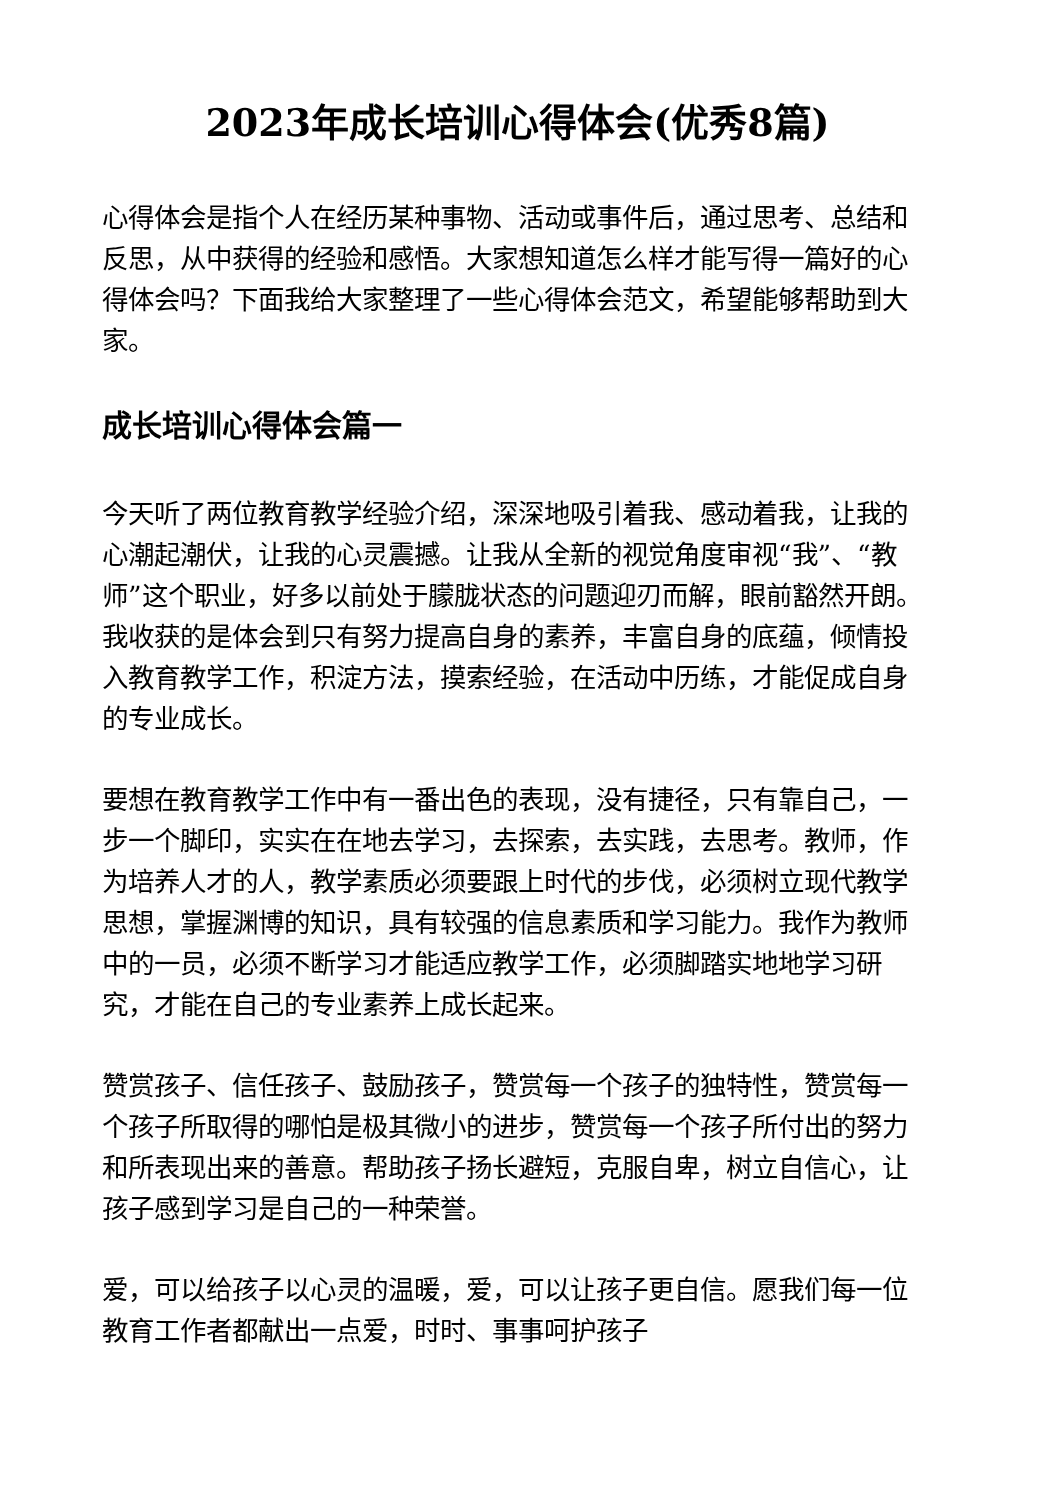2023年成长培训心得体会(优秀8篇)
心得体会是指个人在经历某种事物、活动或事件后，通过思考、总结和反思，从中获得的经验和感悟。大家想知道怎么样才能写得一篇好的心得体会吗？下面我给大家整理了一些心得体会范文，希望能够帮助到大家。
成长培训心得体会篇一
今天听了两位教育教学经验介绍，深深地吸引着我、感动着我，让我的心潮起潮伏，让我的心灵震撼。让我从全新的视觉角度审视“我”、“教师”这个职业，好多以前处于朦胧状态的问题迎刃而解，眼前豁然开朗。我收获的是体会到只有努力提高自身的素养，丰富自身的底蕴，倾情投入教育教学工作，积淀方法，摸索经验，在活动中历练，才能促成自身的专业成长。
要想在教育教学工作中有一番出色的表现，没有捷径，只有靠自己，一步一个脚印，实实在在地去学习，去探索，去实践，去思考。教师，作为培养人才的人，教学素质必须要跟上时代的步伐，必须树立现代教学思想，掌握渊博的知识，具有较强的信息素质和学习能力。我作为教师中的一员，必须不断学习才能适应教学工作，必须脚踏实地地学习研究，才能在自己的专业素养上成长起来。
赞赏孩子、信任孩子、鼓励孩子，赞赏每一个孩子的独特性，赞赏每一个孩子所取得的哪怕是极其微小的进步，赞赏每一个孩子所付出的努力和所表现出来的善意。帮助孩子扬长避短，克服自卑，树立自信心，让孩子感到学习是自己的一种荣誉。
爱，可以给孩子以心灵的温暖，爱，可以让孩子更自信。愿我们每一位教育工作者都献出一点爱，时时、事事呵护孩子